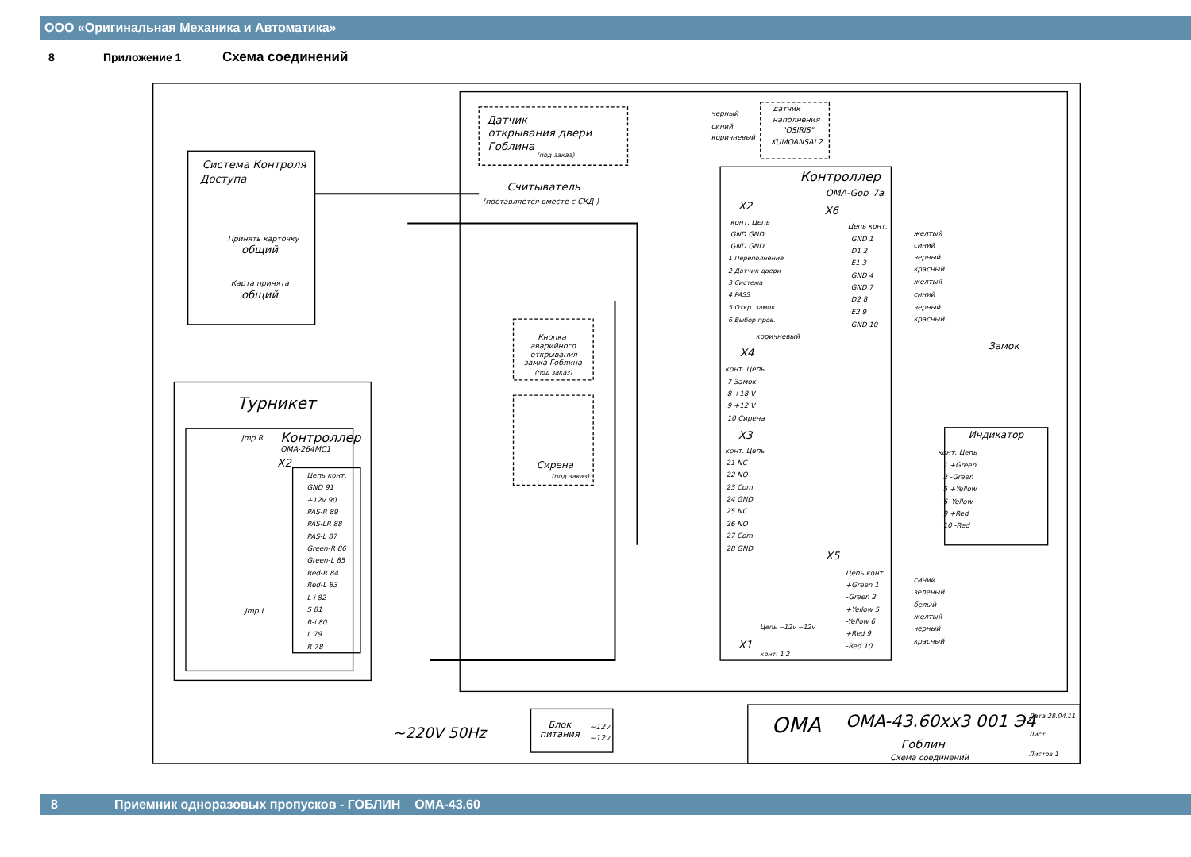ООО «Оригинальная Механика и Автоматика»
8 Приложение 1 Схема соединений
Система Контроля
Доступа
Принять карточку
общий
Карта принята
общий
Датчик
открывания двери
Гоблина
(под заказ)
Считыватель
(поставляется вместе с СКД )
датчик
наполнения
"OSIRIS"
XUMOANSAL2
черный
синий
коричневый
Контроллер
OMA-Gob_7a
X2
X6
X4
X3
X5
X1
конт. Цепь
GND GND
GND GND
1 Переполнение
2 Датчик двери
3 Система
4 PASS
5 Откр. замок
6 Выбор пров.
Цепь конт.
GND 1
D1 2
E1 3
GND 4
GND 7
D2 8
E2 9
GND 10
желтый
синий
черный
красный
желтый
синий
черный
красный
коричневый
Замок
конт. Цепь
7 Замок
8 +18 V
9 +12 V
10 Сирена
конт. Цепь
21 NC
22 NO
23 Com
24 GND
25 NC
26 NO
27 Com
28 GND
Цепь конт.
+Green 1
-Green 2
+Yellow 5
-Yellow 6
+Red 9
-Red 10
синий
зеленый
белый
желтый
черный
красный
Цепь ~12v ~12v
конт. 1 2
Индикатор
конт. Цепь
1 +Green
2 -Green
5 +Yellow
6 -Yellow
9 +Red
10 -Red
Кнопка
аварийного
открывания
замка Гоблина
(под заказ)
Сирена
(под заказ)
Турникет
Контроллер
OMA-264MC1
X2
Jmp R
Jmp L
Цепь конт.
GND 91
+12v 90
PAS-R 89
PAS-LR 88
PAS-L 87
Green-R 86
Green-L 85
Red-R 84
Red-L 83
L-i 82
S 81
R-i 80
L 79
R 78
~220V 50Hz
Блок
питания
~12v
~12v
OMA
OMA-43.60xx3 001 Э4
Гоблин
Схема соединений
Дата 28.04.11
Лист
Листов 1
8 Приемник одноразовых пропусков - ГОБЛИН ОМА-43.60